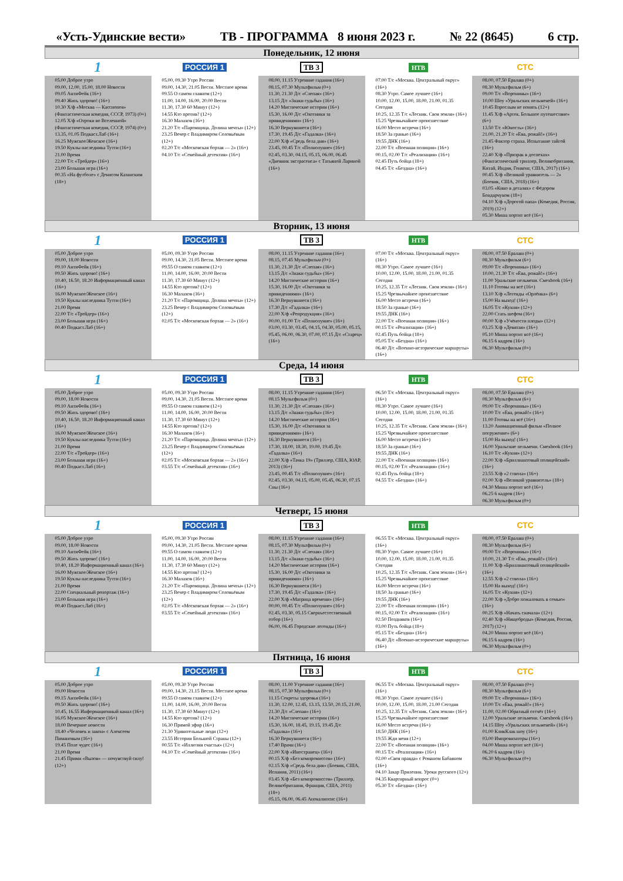«Усть-Удинские вести» ТВ - ПРОГРАММА 8 июня 2023 г. № 22 (8645) 6 стр.
Понедельник, 12 июня
| 1 | РОССИЯ 1 | ТВ 3 | НТВ | СТС |
| --- | --- | --- | --- | --- |
| 05.00 Доброе утро 09.00, 12.00, 15.00, 18.00 Новости 09.05 АнтиФейк (16+) 09.40 Жить здорово! (16+) 10.30 Х/ф «Москва — Кассиопея» (Фантастическая комедия, СССР, 1973) (0+) 12.05 Х/ф «Отроки во Вселенной» (Фантастическая комедия, СССР, 1974) (0+) 13.35, 01.05 Подкаст.Лаб (16+) 16.25 Мужское/Женское (16+) 19.50 Куклы наследника Тутти (16+) 21.00 Время 22.00 Т/с «Трейдер» (16+) 23.00 Большая игра (16+) 00.35 «На футболе» с Денисом Казанским (18+) | 05.00, 09.30 Утро России 09.00, 14.30, 21.05 Вести. Местное время 09.55 О самом главном (12+) 11.00, 14.00, 16.00, 20.00 Вести 11.30, 17.30 60 Минут (12+) 14.55 Кто против? (12+) 16.30 Малахов (16+) 21.20 Т/с «Паромщица. Долина мечты» (12+) 23.25 Вечер с Владимиром Соловьёвым (12+) 02.20 Т/с «Московская борзая — 2» (16+) 04.10 Т/с «Семейный детектив» (16+) | 08.00, 11.15 Утренние гадания (16+) 08.15, 07.30 Мультфильм (0+) 11.30, 21.30 Д/с «Слепая» (16+) 13.15 Д/с «Знаки судьбы» (16+) 14.20 Мистические истории (16+) 15.30, 16.00 Д/с «Охотники за привидениями» (16+) 16.30 Вернувшиеся (16+) 17.30, 19.45 Д/с «Гадалка» (16+) 22.00 Х/ф «Средь бела дня» (16+) 23.45, 00.45 Т/с «Полнолуние» (16+) 02.45, 03.30, 04.15, 05.15, 06.00, 06.45 «Дневник экстрасенса» с Татьяной Лариной (16+) | 07.00 Т/с «Москва. Центральный округ» (16+) 08.30 Утро. Самое лучшее (16+) 10.00, 12.00, 15.00, 18.00, 21.00, 01.35 Сегодня 10.25, 12.35 Т/с «Лесник. Своя земля» (16+) 15.25 Чрезвычайное происшествие 16.00 Место встречи (16+) 18.50 За гранью (16+) 19.55 ДНК (16+) 22.00 Т/с «Военная полиция» (16+) 00.15, 02.00 Т/с «Реализация» (16+) 02.45 Путь бойца (18+) 04.45 Т/с «Бездна» (16+) | 08.00, 07.50 Ералаш (0+) 08.30 Мультфильм (6+) 09.00 Т/с «Воронины» (16+) 10.00 Шоу «Уральских пельменей» (16+) 10.45 Взрослым не понять (12+) 11.45 Х/ф «Артек. Большое путешествие» (6+) 13.50 Т/с «Юность» (16+) 21.00, 21.20 Т/с «Ева, рожай!» (16+) 21.45 Фактор страха. Испытание тайгой (16+) 22.40 Х/ф «Призрак в доспехах» (Фантастический триллер, Великобритания, Китай, Индия, Гонконг, США, 2017) (16+) 00.45 Х/ф «Великий уравнитель — 2» (Боевик, США, 2018) (16+) 03.05 «Кино в деталях» с Фёдором Бондарчуком (18+) 04.10 Х/ф «Дорогой папа» (Комедия, Россия, 2019) (12+) 05.30 Миша портит всё (16+) |
Вторник, 13 июня
| 1 | РОССИЯ 1 | ТВ 3 | НТВ | СТС |
| --- | --- | --- | --- | --- |
| 05.00 Доброе утро 09.00, 18.00 Новости 09.10 АнтиФейк (16+) 09.50 Жить здорово! (16+) 10.40, 16.50, 18.20 Информационный канал (16+) 16.00 Мужское/Женское (16+) 19.50 Куклы наследника Тутти (16+) 21.00 Время 22.00 Т/с «Трейдер» (16+) 23.00 Большая игра (16+) 00.40 Подкаст.Лаб (16+) | 05.00, 09.30 Утро России 09.00, 14.30, 21.05 Вести. Местное время 09.55 О самом главном (12+) 11.00, 14.00, 16.00, 20.00 Вести 11.30, 17.30 60 Минут (12+) 14.55 Кто против? (12+) 16.30 Малахов (16+) 21.20 Т/с «Паромщица. Долина мечты» (12+) 23.25 Вечер с Владимиром Соловьёвым (12+) 02.05 Т/с «Московская борзая — 2» (16+) | 08.00, 11.15 Утренние гадания (16+) 08.15, 07.45 Мультфильм (0+) 11.30, 21.30 Д/с «Слепая» (16+) 13.15 Д/с «Знаки судьбы» (16+) 14.20 Мистические истории (16+) 15.30, 16.00 Д/с «Охотники за привидениями» (16+) 16.30 Вернувшиеся (16+) 17.30 Д/с «Гадалка» (16+) 22.00 Х/ф «Репродукция» (16+) 00.00, 01.00 Т/с «Полнолуние» (16+) 03.00, 03.30, 03.45, 04.15, 04.30, 05.00, 05.15, 05.45, 06.00, 06.30, 07.00, 07.15 Д/с «Старец» (16+) | 07.00 Т/с «Москва. Центральный округ» (16+) 08.30 Утро. Самое лучшее (16+) 10.00, 12.00, 15.00, 18.00, 21.00, 01.35 Сегодня 10.25, 12.35 Т/с «Лесник. Своя земля» (16+) 15.25 Чрезвычайное происшествие 16.00 Место встречи (16+) 18.50 За гранью (16+) 19.55 ДНК (16+) 22.00 Т/с «Военная полиция» (16+) 00.15 Т/с «Реализация» (16+) 02.45 Путь бойца (18+) 05.05 Т/с «Бездна» (16+) 06.40 Д/с «Военно-исторические маршруты» (16+) | 08.00, 07.50 Ералаш (0+) 08.30 Мультфильм (6+) 09.00 Т/с «Воронины» (16+) 10.00, 21.30 Т/с «Ева, рожай!» (16+) 11.00 Уральские пельмени. Смехbook (16+) 11.10 Готовы на всё (16+) 13.10 Х/ф «Легенды «Орлёнка» (6+) 15.00 На выход! (16+) 16.05 Т/с «Кухня» (12+) 22.00 Стать шефом (16+) 00.00 Х/ф «Учёности плоды» (12+) 03.25 Х/ф «Девятая» (16+) 05.10 Миша портит всё (16+) 06.15 6 кадров (16+) 06.30 Мультфильм (0+) |
Среда, 14 июня
| 1 | РОССИЯ 1 | ТВ 3 | НТВ | СТС |
| --- | --- | --- | --- | --- |
| 05.00 Доброе утро 09.00, 18.00 Новости 09.10 АнтиФейк (16+) 09.50 Жить здорово! (16+) 10.40, 16.50, 18.20 Информационный канал (16+) 16.00 Мужское/Женское (16+) 19.50 Куклы наследника Тутти (16+) 21.00 Время 22.00 Т/с «Трейдер» (16+) 23.00 Большая игра (16+) 00.40 Подкаст.Лаб (16+) | 05.00, 09.30 Утро России 09.00, 14.30, 21.05 Вести. Местное время 09.55 О самом главном (12+) 11.00, 14.00, 16.00, 20.00 Вести 11.30, 17.30 60 Минут (12+) 14.55 Кто против? (12+) 16.30 Малахов (16+) 21.20 Т/с «Паромщица. Долина мечты» (12+) 23.25 Вечер с Владимиром Соловьёвым (12+) 02.05 Т/с «Московская борзая — 2» (16+) 03.55 Т/с «Семейный детектив» (16+) | 08.00, 11.15 Утренние гадания (16+) 08.15 Мультфильм (0+) 11.30, 21.30 Д/с «Слепая» (16+) 13.15 Д/с «Знаки судьбы» (16+) 14.20 Мистические истории (16+) 15.30, 16.00 Д/с «Охотники за привидениями» (16+) 16.30 Вернувшиеся (16+) 17.30, 18.00, 18.30, 19.00, 19.45 Д/с «Гадалка» (16+) 22.00 Х/ф «Тачка 19» (Триллер, США, ЮАР, 2013) (16+) 23.45, 00.45 Т/с «Полнолуние» (16+) 02.45, 03.30, 04.15, 05.00, 05.45, 06.30, 07.15 Сны (16+) | 06.50 Т/с «Москва. Центральный округ» (16+) 08.30 Утро. Самое лучшее (16+) 10.00, 12.00, 15.00, 18.00, 21.00, 01.35 Сегодня 10.25, 12.35 Т/с «Лесник. Своя земля» (16+) 15.25 Чрезвычайное происшествие 16.00 Место встречи (16+) 18.50 За гранью (16+) 19.55 ДНК (16+) 22.00 Т/с «Военная полиция» (16+) 00.15, 02.00 Т/с «Реализация» (16+) 02.45 Путь бойца (18+) 04.55 Т/с «Бездна» (16+) | 08.00, 07.50 Ералаш (0+) 08.30 Мультфильм (6+) 09.00 Т/с «Воронины» (16+) 10.00 Т/с «Ева, рожай!» (16+) 11.00 Готовы на всё (16+) 13.20 Анимационный фильм «Полное погружение» (6+) 15.00 На выход! (16+) 16.00 Уральские пельмени. Смехbook (16+) 16.10 Т/с «Кухня» (12+) 22.00 Х/ф «Бриллиантовый полицейский» (16+) 23.55 Х/ф «2 ствола» (16+) 02.00 Х/ф «Великий уравнитель» (18+) 04.30 Миша портит всё (16+) 06.25 6 кадров (16+) 06.30 Мультфильм (0+) |
Четверг, 15 июня
| 1 | РОССИЯ 1 | ТВ 3 | НТВ | СТС |
| --- | --- | --- | --- | --- |
| 05.00 Доброе утро 09.00, 18.00 Новости 09.10 АнтиФейк (16+) 09.50 Жить здорово! (16+) 10.40, 18.20 Информационный канал (16+) 16.00 Мужское/Женское (16+) 19.50 Куклы наследника Тутти (16+) 21.00 Время 22.00 Специальный репортаж (16+) 23.00 Большая игра (16+) 00.40 Подкаст.Лаб (16+) | 05.00, 09.30 Утро России 09.00, 14.30, 21.05 Вести. Местное время 09.55 О самом главном (12+) 11.00, 14.00, 16.00, 20.00 Вести 11.30, 17.30 60 Минут (12+) 14.55 Кто против? (12+) 16.30 Малахов (16+) 21.20 Т/с «Паромщица. Долина мечты» (12+) 23.25 Вечер с Владимиром Соловьёвым (12+) 02.05 Т/с «Московская борзая — 2» (16+) 03.55 Т/с «Семейный детектив» (16+) | 08.00, 11.15 Утренние гадания (16+) 08.15, 07.30 Мультфильм (0+) 11.30, 21.30 Д/с «Слепая» (16+) 13.15 Д/с «Знаки судьбы» (16+) 14.20 Мистические истории (16+) 15.30, 16.00 Д/с «Охотники за привидениями» (16+) 16.30 Вернувшиеся (16+) 17.30, 19.45 Д/с «Гадалка» (16+) 22.00 Х/ф «Матрица времени» (16+) 00.00, 00.45 Т/с «Полнолуние» (16+) 02.45, 03.30, 05.15 Сверхъестественный отбор (16+) 06.00, 06.45 Городские легенды (16+) | 06.55 Т/с «Москва. Центральный округ» (16+) 08.30 Утро. Самое лучшее (16+) 10.00, 12.00, 15.00, 18.00, 21.00, 01.35 Сегодня 10.25, 12.35 Т/с «Лесник. Своя земля» (16+) 15.25 Чрезвычайное происшествие 16.00 Место встречи (16+) 18.50 За гранью (16+) 19.55 ДНК (16+) 22.00 Т/с «Военная полиция» (16+) 00.15, 02.00 Т/с «Реализация» (16+) 02.50 Поздняков (16+) 03.00 Путь бойца (18+) 05.15 Т/с «Бездна» (16+) 06.40 Д/с «Военно-исторические маршруты» (16+) | 08.00, 07.50 Ералаш (0+) 08.30 Мультфильм (6+) 09.00 Т/с «Воронины» (16+) 10.00, 21.30 Т/с «Ева, рожай!» (16+) 11.00 Х/ф «Бриллиантовый полицейский» (16+) 12.55 Х/ф «2 ствола» (16+) 15.00 На выход! (16+) 16.05 Т/с «Кухня» (12+) 22.00 Х/ф «Добро пожаловать в семью» (16+) 00.25 Х/ф «Начать сначала» (12+) 02.40 Х/ф «Нищеброды» (Комедия, Россия, 2017) (12+) 04.20 Миша портит всё (16+) 06.15 6 кадров (16+) 06.30 Мультфильм (0+) |
Пятница, 16 июня
| 1 | РОССИЯ 1 | ТВ 3 | НТВ | СТС |
| --- | --- | --- | --- | --- |
| 05.00 Доброе утро 09.00 Новости 09.15 АнтиФейк (16+) 09.50 Жить здорово! (16+) 10.45, 16.55 Информационный канал (16+) 16.05 Мужское/Женское (16+) 18.00 Вечерние новости 18.40 «Человек и закон» с Алексеем Пимановым (16+) 19.45 Поле чудес (16+) 21.00 Время 21.45 Прими «Вызов» — почувствуй силу! (12+) | 05.00, 09.30 Утро России 09.00, 14.30, 21.15 Вести. Местное время 09.55 О самом главном (12+) 11.00, 14.00, 16.00, 20.00 Вести 11.30, 17.30 60 Минут (12+) 14.55 Кто против? (12+) 16.30 Прямой эфир (16+) 21.30 Удивительные люди (12+) 23.55 Истории Большой Страны (12+) 00.55 Т/с «Иллюзия счастья» (12+) 04.10 Т/с «Семейный детектив» (16+) | 08.00, 11.00 Утренние гадания (16+) 08.15, 07.30 Мультфильм (0+) 11.15 Секреты здоровья (16+) 11.30, 12.00, 12.45, 13.15, 13.50, 20.15, 21.00, 21.30 Д/с «Слепая» (16+) 14.20 Мистические истории (16+) 15.30, 16.00, 18.45, 19.15, 19.45 Д/с «Гадалка» (16+) 16.30 Вернувшиеся (16+) 17.40 Врачи (16+) 22.00 Х/ф «Иностранец» (16+) 00.15 Х/ф «Без компромиссов» (16+) 02.15 Х/ф «Средь бела дня» (Боевик, США, Испания, 2011) (16+) 03.45 Х/ф «Без компромиссов» (Триллер, Великобритания, Франция, США, 2011) (18+) 05.15, 06.00, 06.45 Апокалипсис (16+) | 06.55 Т/с «Москва. Центральный округ» (16+) 08.30 Утро. Самое лучшее (16+) 10.00, 12.00, 15.00, 18.00, 21.00 Сегодня 10.25, 12.35 Т/с «Лесник. Своя земля» (16+) 15.25 Чрезвычайное происшествие 16.00 Место встречи (16+) 18.50 ДНК (16+) 19.55 Жди меня (12+) 22.00 Т/с «Военная полиция» (16+) 00.15 Т/с «Реализация» (16+) 02.00 «Своя правда» с Романом Бабаяном (16+) 04.10 Захар Прилепин. Уроки русского (12+) 04.35 Квартирный вопрос (0+) 05.30 Т/с «Бездна» (16+) | 08.00, 07.50 Ералаш (0+) 08.30 Мультфильм (6+) 09.00 Т/с «Воронины» (16+) 10.00 Т/с «Ева, рожай!» (16+) 11.00, 02.00 Обратный отсчёт (16+) 12.00 Уральские пельмени. Смехbook (16+) 14.15 Шоу «Уральских пельменей» (16+) 01.00 КликКлак шоу (16+) 03.00 Импровизаторы (16+) 04.00 Миша портит всё (16+) 06.20 6 кадров (16+) 06.30 Мультфильм (0+) |